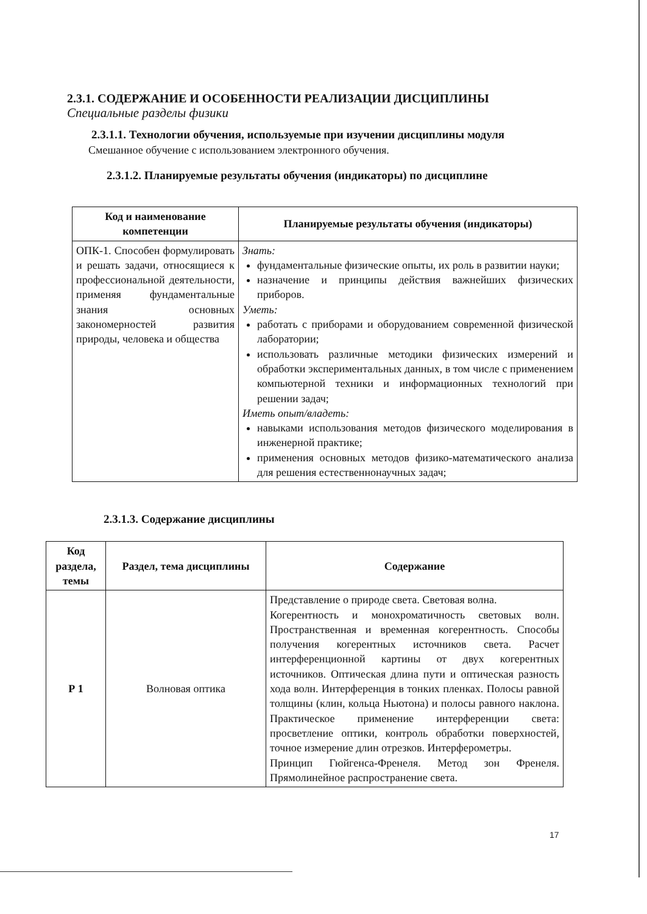2.3.1. СОДЕРЖАНИЕ И ОСОБЕННОСТИ РЕАЛИЗАЦИИ ДИСЦИПЛИНЫ
Специальные разделы физики
2.3.1.1. Технологии обучения, используемые при изучении дисциплины модуля
Смешанное обучение с использованием электронного обучения.
2.3.1.2. Планируемые результаты обучения (индикаторы) по дисциплине
| Код и наименование компетенции | Планируемые результаты обучения (индикаторы) |
| --- | --- |
| ОПК-1. Способен формулировать и решать задачи, относящиеся к профессиональной деятельности, применяя фундаментальные знания основных закономерностей развития природы, человека и общества | Знать: фундаментальные физические опыты, их роль в развитии науки; назначение и принципы действия важнейших физических приборов. Уметь: работать с приборами и оборудованием современной физической лаборатории; использовать различные методики физических измерений и обработки экспериментальных данных, в том числе с применением компьютерной техники и информационных технологий при решении задач; Иметь опыт/владеть: навыками использования методов физического моделирования в инженерной практике; применения основных методов физико-математического анализа для решения естественнонаучных задач; |
2.3.1.3. Содержание дисциплины
| Код раздела, темы | Раздел, тема дисциплины | Содержание |
| --- | --- | --- |
| Р 1 | Волновая оптика | Представление о природе света. Световая волна. Когерентность и монохроматичность световых волн. Пространственная и временная когерентность. Способы получения когерентных источников света. Расчет интерференционной картины от двух когерентных источников. Оптическая длина пути и оптическая разность хода волн. Интерференция в тонких пленках. Полосы равной толщины (клин, кольца Ньютона) и полосы равного наклона. Практическое применение интерференции света: просветление оптики, контроль обработки поверхностей, точное измерение длин отрезков. Интерферометры. Принцип Гюйгенса-Френеля. Метод зон Френеля. Прямолинейное распространение света. |
17